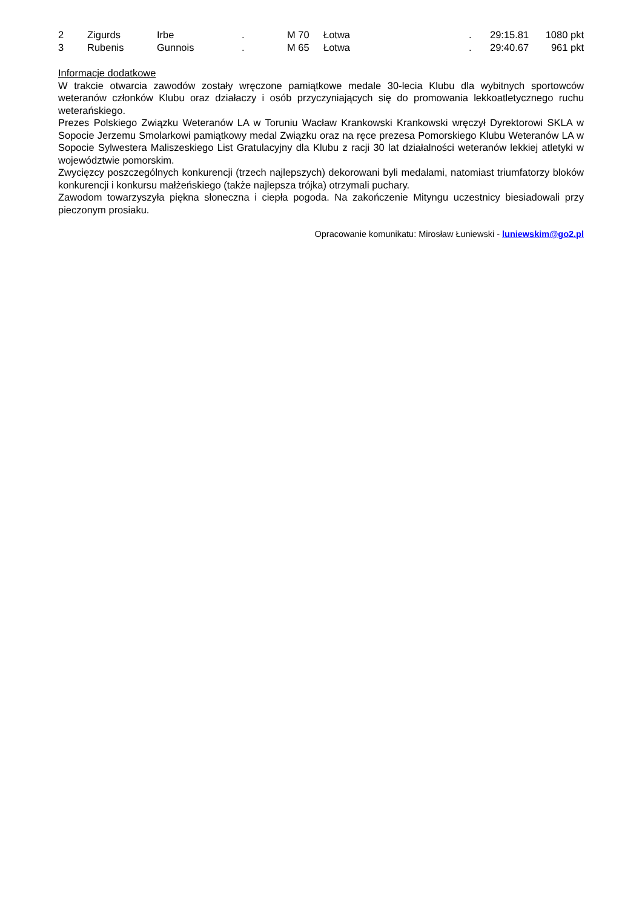| 2 | Zigurds | Irbe | . | M 70 | Łotwa | . | 29:15.81 | 1080 pkt |
| 3 | Rubenis | Gunnois | . | M 65 | Łotwa | . | 29:40.67 | 961 pkt |
Informacje dodatkowe
W trakcie otwarcia zawodów zostały wręczone pamiątkowe medale 30-lecia Klubu dla wybitnych sportowców weteranów członków Klubu oraz działaczy i osób przyczyniających się do promowania lekkoatletycznego ruchu weterańskiego.
Prezes Polskiego Związku Weteranów LA w Toruniu Wacław Krankowski Krankowski wręczył Dyrektorowi SKLA w Sopocie Jerzemu Smolarkowi pamiątkowy medal Związku oraz na ręce prezesa Pomorskiego Klubu Weteranów LA w Sopocie Sylwestera Maliszeskiego List Gratulacyjny dla Klubu z racji 30 lat działalności weteranów lekkiej atletyki w województwie pomorskim.
Zwycięzcy poszczególnych konkurencji (trzech najlepszych) dekorowani byli medalami, natomiast triumfatorzy bloków konkurencji i konkursu małżeńskiego (także najlepsza trójka) otrzymali puchary.
Zawodom towarzyszyła piękna słoneczna i ciepła pogoda. Na zakończenie Mityngu uczestnicy biesiadowali przy pieczonym prosiaku.
Opracowanie komunikatu: Mirosław Łuniewski - luniewskim@go2.pl